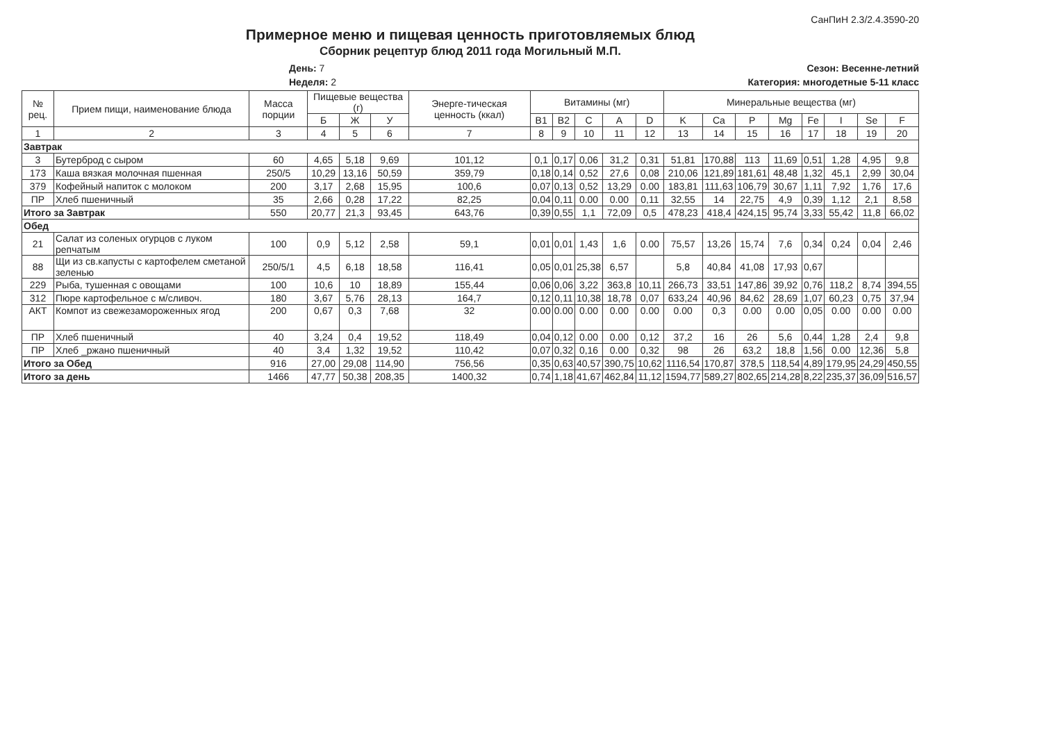СанПиН 2.3/2.4.3590-20
Примерное меню и пищевая ценность приготовляемых блюд
Сборник рецептур блюд 2011 года Могильный М.П.
День: 7
Неделя: 2
Сезон: Весенне-летний
Категория: многодетные 5-11 класс
| № рец. | Прием пищи, наименование блюда | Масса порции | Пищевые вещества (г) | | | Энерге-тическая ценность (ккал) | Витамины (мг) | | | | | Минеральные вещества (мг) | | | | | | | |
| --- | --- | --- | --- | --- | --- | --- | --- | --- | --- | --- | --- | --- | --- | --- | --- | --- | --- | --- | --- |
| | | | Б | Ж | У | | B1 | B2 | C | A | D | K | Ca | P | Mg | Fe | I | Se | F |
| 1 | 2 | 3 | 4 | 5 | 6 | 7 | 8 | 9 | 10 | 11 | 12 | 13 | 14 | 15 | 16 | 17 | 18 | 19 | 20 |
| Завтрак | | | | | | | | | | | | | | | | | | | |
| 3 | Бутерброд с сыром | 60 | 4,65 | 5,18 | 9,69 | 101,12 | 0,1 | 0,17 | 0,06 | 31,2 | 0,31 | 51,81 | 170,88 | 113 | 11,69 | 0,51 | 1,28 | 4,95 | 9,8 |
| 173 | Каша вязкая молочная пшенная | 250/5 | 10,29 | 13,16 | 50,59 | 359,79 | 0,18 | 0,14 | 0,52 | 27,6 | 0,08 | 210,06 | 121,89 | 181,61 | 48,48 | 1,32 | 45,1 | 2,99 | 30,04 |
| 379 | Кофейный напиток с молоком | 200 | 3,17 | 2,68 | 15,95 | 100,6 | 0,07 | 0,13 | 0,52 | 13,29 | 0.00 | 183,81 | 111,63 | 106,79 | 30,67 | 1,11 | 7,92 | 1,76 | 17,6 |
| ПР | Хлеб пшеничный | 35 | 2,66 | 0,28 | 17,22 | 82,25 | 0,04 | 0,11 | 0.00 | 0.00 | 0,11 | 32,55 | 14 | 22,75 | 4,9 | 0,39 | 1,12 | 2,1 | 8,58 |
| Итого за Завтрак | | 550 | 20,77 | 21,3 | 93,45 | 643,76 | 0,39 | 0,55 | 1,1 | 72,09 | 0,5 | 478,23 | 418,4 | 424,15 | 95,74 | 3,33 | 55,42 | 11,8 | 66,02 |
| Обед | | | | | | | | | | | | | | | | | | | |
| 21 | Салат из соленых огурцов с луком репчатым | 100 | 0,9 | 5,12 | 2,58 | 59,1 | 0,01 | 0,01 | 1,43 | 1,6 | 0.00 | 75,57 | 13,26 | 15,74 | 7,6 | 0,34 | 0,24 | 0,04 | 2,46 |
| 88 | Щи из св.капусты с картофелем сметаной зеленью | 250/5/1 | 4,5 | 6,18 | 18,58 | 116,41 | 0,05 | 0,01 | 25,38 | 6,57 | | 5,8 | 40,84 | 41,08 | 17,93 | 0,67 | | | |
| 229 | Рыба, тушенная с овощами | 100 | 10,6 | 10 | 18,89 | 155,44 | 0,06 | 0,06 | 3,22 | 363,8 | 10,11 | 266,73 | 33,51 | 147,86 | 39,92 | 0,76 | 118,2 | 8,74 | 394,55 |
| 312 | Пюре картофельное с м/сливоч. | 180 | 3,67 | 5,76 | 28,13 | 164,7 | 0,12 | 0,11 | 10,38 | 18,78 | 0,07 | 633,24 | 40,96 | 84,62 | 28,69 | 1,07 | 60,23 | 0,75 | 37,94 |
| АКТ | Компот из свежезамороженных ягод | 200 | 0,67 | 0,3 | 7,68 | 32 | 0.00 | 0.00 | 0.00 | 0.00 | 0.00 | 0.00 | 0,3 | 0.00 | 0.00 | 0,05 | 0.00 | 0.00 | 0.00 |
| ПР | Хлеб пшеничный | 40 | 3,24 | 0,4 | 19,52 | 118,49 | 0,04 | 0,12 | 0.00 | 0.00 | 0,12 | 37,2 | 16 | 26 | 5,6 | 0,44 | 1,28 | 2,4 | 9,8 |
| ПР | Хлеб _ржано пшеничный | 40 | 3,4 | 1,32 | 19,52 | 110,42 | 0,07 | 0,32 | 0,16 | 0.00 | 0,32 | 98 | 26 | 63,2 | 18,8 | 1,56 | 0.00 | 12,36 | 5,8 |
| Итого за Обед | | 916 | 27,00 | 29,08 | 114,90 | 756,56 | 0,35 | 0,63 | 40,57 | 390,75 | 10,62 | 1116,54 | 170,87 | 378,5 | 118,54 | 4,89 | 179,95 | 24,29 | 450,55 |
| Итого за день | | 1466 | 47,77 | 50,38 | 208,35 | 1400,32 | 0,74 | 1,18 | 41,67 | 462,84 | 11,12 | 1594,77 | 589,27 | 802,65 | 214,28 | 8,22 | 235,37 | 36,09 | 516,57 |